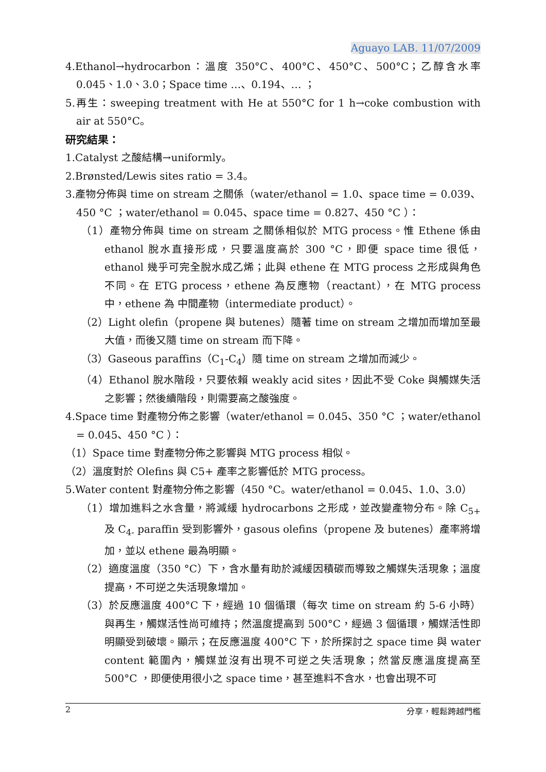Aguayo LAB. 11/07/2009
4.Ethanol→hydrocarbon：溫度 350°C、400°C、450°C、500°C；乙醇含水率 0.045、1.0、3.0；Space time …、0.194、… ；
5.再生：sweeping treatment with He at 550°C for 1 h→coke combustion with air at 550°C。
研究結果：
1.Catalyst 之酸結構→uniformly。
2.Brønsted/Lewis sites ratio = 3.4。
3.產物分佈與 time on stream 之關係（water/ethanol = 1.0、space time = 0.039、450 °C ；water/ethanol = 0.045、space time = 0.827、450 °C ）：
（1）產物分佈與 time on stream 之關係相似於 MTG process。惟 Ethene 係由 ethanol 脫水直接形成，只要溫度高於 300 °C，即便 space time 很低，ethanol 幾乎可完全脫水成乙烯；此與 ethene 在 MTG process 之形成與角色不同。在 ETG process，ethene 為反應物（reactant），在 MTG process 中，ethene 為 中間產物（intermediate product）。
（2）Light olefin（propene 與 butenes）隨著 time on stream 之增加而增加至最大值，而後又隨 time on stream 而下降。
（3）Gaseous paraffins（C<sub>1</sub>-C<sub>4</sub>）隨 time on stream 之增加而減少。
（4）Ethanol 脫水階段，只要依賴 weakly acid sites，因此不受 Coke 與觸媒失活之影響；然後續階段，則需要高之酸強度。
4.Space time 對產物分佈之影響（water/ethanol = 0.045、350 °C ；water/ethanol = 0.045、450 °C ）：
（1）Space time 對產物分佈之影響與 MTG process 相似。
（2）溫度對於 Olefins 與 C5+ 產率之影響低於 MTG process。
5.Water content 對產物分佈之影響（450 °C。water/ethanol = 0.045、1.0、3.0）
（1）增加進料之水含量，將減緩 hydrocarbons 之形成，並改變產物分布。除 C<sub>5+</sub> 及 C<sub>4-</sub> paraffin 受到影響外，gasous olefins（propene 及 butenes）產率將增加，並以 ethene 最為明顯。
（2）適度溫度（350 °C）下，含水量有助於減緩因積碳而導致之觸媒失活現象；溫度提高，不可逆之失活現象增加。
（3）於反應溫度 400°C 下，經過 10 個循環（每次 time on stream 約 5-6 小時）與再生，觸媒活性尚可維持；然溫度提高到 500°C，經過 3 個循環，觸媒活性即明顯受到破壞。顯示；在反應溫度 400°C 下，於所探討之 space time 與 water content 範圍內，觸媒並沒有出現不可逆之失活現象；然當反應溫度提高至 500°C ，即便使用很小之 space time，甚至進料不含水，也會出現不可
2 分享，輕鬆跨越門檻